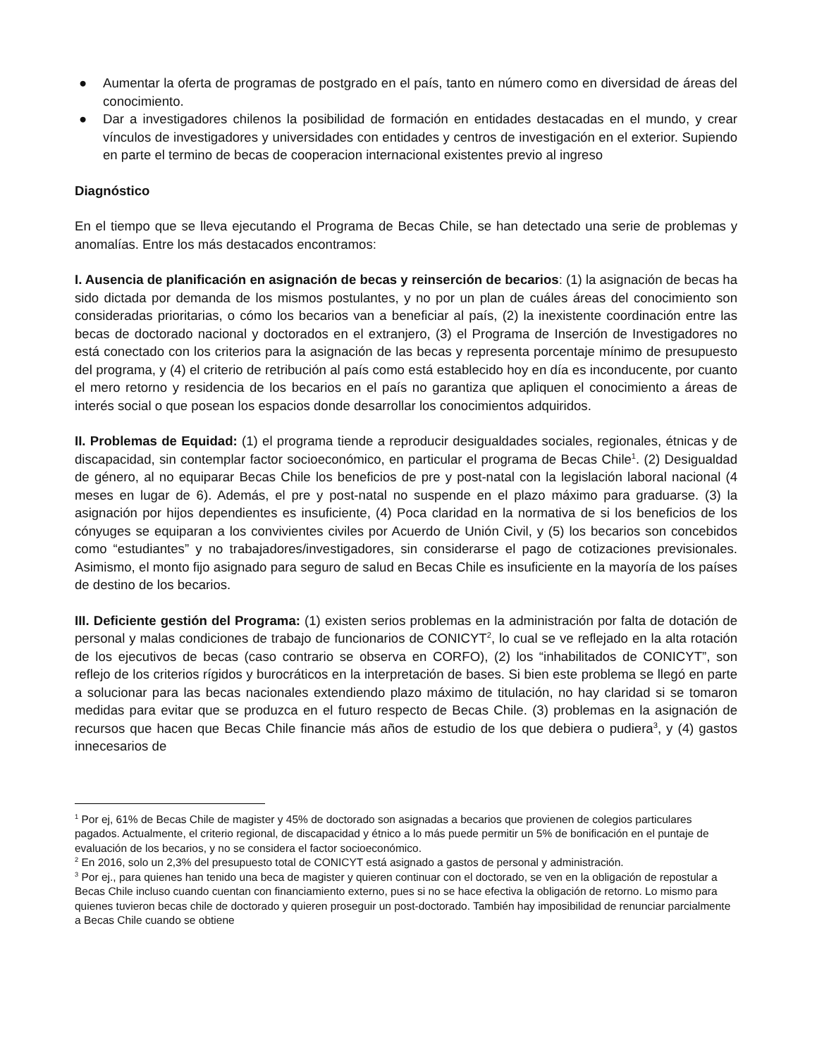● Aumentar la oferta de programas de postgrado en el país, tanto en número como en diversidad de áreas del conocimiento.
● Dar a investigadores chilenos la posibilidad de formación en entidades destacadas en el mundo, y crear vínculos de investigadores y universidades con entidades y centros de investigación en el exterior. Supiendo en parte el termino de becas de cooperacion internacional existentes previo al ingreso
Diagnóstico
En el tiempo que se lleva ejecutando el Programa de Becas Chile, se han detectado una serie de problemas y anomalías. Entre los más destacados encontramos:
I. Ausencia de planificación en asignación de becas y reinserción de becarios: (1) la asignación de becas ha sido dictada por demanda de los mismos postulantes, y no por un plan de cuáles áreas del conocimiento son consideradas prioritarias, o cómo los becarios van a beneficiar al país, (2) la inexistente coordinación entre las becas de doctorado nacional y doctorados en el extranjero, (3) el Programa de Inserción de Investigadores no está conectado con los criterios para la asignación de las becas y representa porcentaje mínimo de presupuesto del programa, y (4) el criterio de retribución al país como está establecido hoy en día es inconducente, por cuanto el mero retorno y residencia de los becarios en el país no garantiza que apliquen el conocimiento a áreas de interés social o que posean los espacios donde desarrollar los conocimientos adquiridos.
II. Problemas de Equidad: (1) el programa tiende a reproducir desigualdades sociales, regionales, étnicas y de discapacidad, sin contemplar factor socioeconómico, en particular el programa de Becas Chile<sup>1</sup>. (2) Desigualdad de género, al no equiparar Becas Chile los beneficios de pre y post-natal con la legislación laboral nacional (4 meses en lugar de 6). Además, el pre y post-natal no suspende en el plazo máximo para graduarse. (3) la asignación por hijos dependientes es insuficiente, (4) Poca claridad en la normativa de si los beneficios de los cónyuges se equiparan a los convivientes civiles por Acuerdo de Unión Civil, y (5) los becarios son concebidos como “estudiantes” y no trabajadores/investigadores, sin considerarse el pago de cotizaciones previsionales. Asimismo, el monto fijo asignado para seguro de salud en Becas Chile es insuficiente en la mayoría de los países de destino de los becarios.
III. Deficiente gestión del Programa: (1) existen serios problemas en la administración por falta de dotación de personal y malas condiciones de trabajo de funcionarios de CONICYT<sup>2</sup>, lo cual se ve reflejado en la alta rotación de los ejecutivos de becas (caso contrario se observa en CORFO), (2) los “inhabilitados de CONICYT”, son reflejo de los criterios rígidos y burocráticos en la interpretación de bases. Si bien este problema se llegó en parte a solucionar para las becas nacionales extendiendo plazo máximo de titulación, no hay claridad si se tomaron medidas para evitar que se produzca en el futuro respecto de Becas Chile. (3) problemas en la asignación de recursos que hacen que Becas Chile financie más años de estudio de los que debiera o pudiera<sup>3</sup>, y (4) gastos innecesarios de
<sup>1</sup> Por ej, 61% de Becas Chile de magister y 45% de doctorado son asignadas a becarios que provienen de colegios particulares pagados. Actualmente, el criterio regional, de discapacidad y étnico a lo más puede permitir un 5% de bonificación en el puntaje de evaluación de los becarios, y no se considera el factor socioeconómico.
<sup>2</sup> En 2016, solo un 2,3% del presupuesto total de CONICYT está asignado a gastos de personal y administración.
<sup>3</sup> Por ej., para quienes han tenido una beca de magister y quieren continuar con el doctorado, se ven en la obligación de repostular a Becas Chile incluso cuando cuentan con financiamiento externo, pues si no se hace efectiva la obligación de retorno. Lo mismo para quienes tuvieron becas chile de doctorado y quieren proseguir un post-doctorado. También hay imposibilidad de renunciar parcialmente a Becas Chile cuando se obtiene